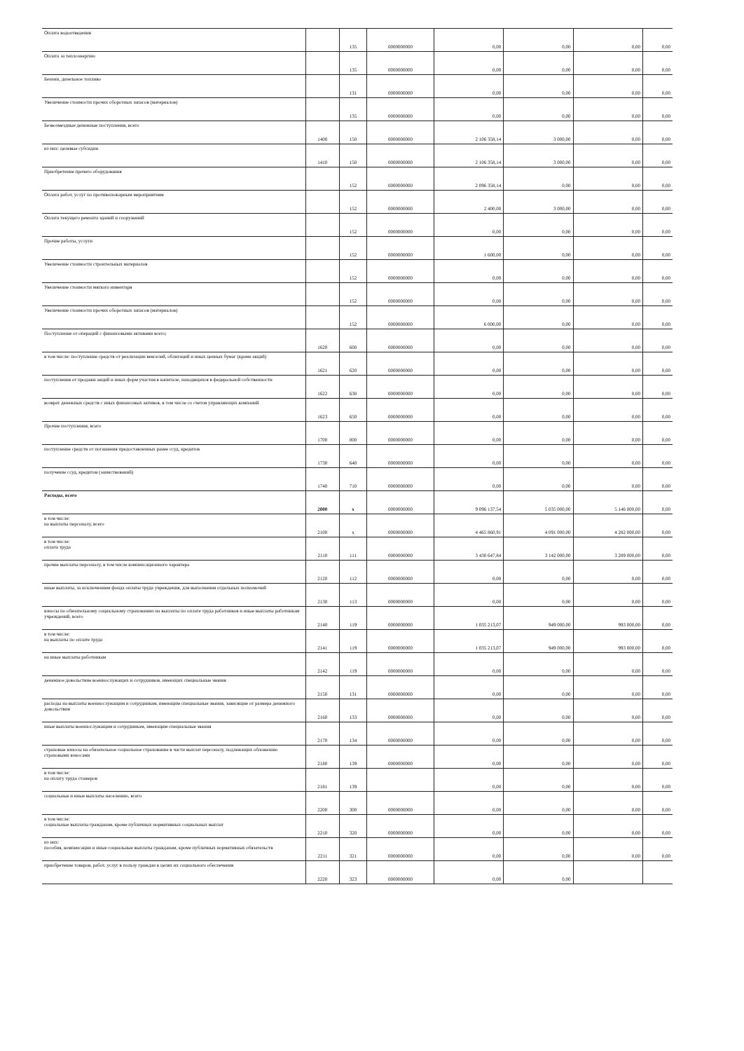| Оплата водоотведения | | 135 | 0000000000 | 0,00 | 0,00 | 0,00 | 0,00 |
| Оплата за теплоэнергию | | 135 | 0000000000 | 0,00 | 0,00 | 0,00 | 0,00 |
| Бензин, дизельное топливо | | 131 | 0000000000 | 0,00 | 0,00 | 0,00 | 0,00 |
| Увеличение стоимости прочих оборотных запасов (материалов) | | 135 | 0000000000 | 0,00 | 0,00 | 0,00 | 0,00 |
| Безвозмездные денежные поступления, всего | 1400 | 150 | 0000000000 | 2 106 358,14 | 3 000,00 | 0,00 | 0,00 |
| из них: целевые субсидии | 1410 | 150 | 0000000000 | 2 106 358,14 | 3 000,00 | 0,00 | 0,00 |
| Приобретение прочего оборудования | | 152 | 0000000000 | 2 096 358,14 | 0,00 | 0,00 | 0,00 |
| Оплата работ, услуг по противопожарным мероприятиям | | 152 | 0000000000 | 2 400,00 | 3 000,00 | 0,00 | 0,00 |
| Оплата текущего ремонта зданий и сооружений | | 152 | 0000000000 | 0,00 | 0,00 | 0,00 | 0,00 |
| Прочие работы, услуги | | 152 | 0000000000 | 1 600,00 | 0,00 | 0,00 | 0,00 |
| Увеличение стоимости строительных материалов | | 152 | 0000000000 | 0,00 | 0,00 | 0,00 | 0,00 |
| Увеличение стоимости мягкого инвентаря | | 152 | 0000000000 | 0,00 | 0,00 | 0,00 | 0,00 |
| Увеличение стоимости прочих оборотных запасов (материалов) | | 152 | 0000000000 | 6 000,00 | 0,00 | 0,00 | 0,00 |
| Поступление от операций с финансовыми активами всего; | 1620 | 600 | 0000000000 | 0,00 | 0,00 | 0,00 | 0,00 |
| в том числе: поступление средств от реализации векселей, облигаций и иных ценных бумаг (кроме акций) | 1621 | 620 | 0000000000 | 0,00 | 0,00 | 0,00 | 0,00 |
| поступления от продажи акций и иных форм участия в капитале, находящихся в федеральной собственности | 1622 | 630 | 0000000000 | 0,00 | 0,00 | 0,00 | 0,00 |
| возврат денежных средств с иных финансовых активов, в том числе со счетов управляющих компаний | 1623 | 650 | 0000000000 | 0,00 | 0,00 | 0,00 | 0,00 |
| Прочие поступления, всего | 1700 | 000 | 0000000000 | 0,00 | 0,00 | 0,00 | 0,00 |
| поступление средств от погашения предоставленных ранее ссуд, кредитов | 1730 | 640 | 0000000000 | 0,00 | 0,00 | 0,00 | 0,00 |
| получение ссуд, кредитов (заимствований) | 1740 | 710 | 0000000000 | 0,00 | 0,00 | 0,00 | 0,00 |
| Расходы, всего | 2000 | x | 0000000000 | 9 096 137,54 | 5 035 000,00 | 5 146 000,00 | 0,00 |
| в том числе: на выплаты персоналу, всего | 2100 | x | 0000000000 | 4 465 860,91 | 4 091 000,00 | 4 282 000,00 | 0,00 |
| в том числе: оплата труда | 2110 | 111 | 0000000000 | 3 430 647,84 | 3 142 000,00 | 3 289 000,00 | 0,00 |
| прочие выплаты персоналу, в том числе компенсационного характера | 2120 | 112 | 0000000000 | 0,00 | 0,00 | 0,00 | 0,00 |
| иные выплаты, за исключением фонда оплаты труда учреждения, для выполнения отдельных полномочий | 2130 | 113 | 0000000000 | 0,00 | 0,00 | 0,00 | 0,00 |
| взносы по обязательному социальному страхованию на выплаты по оплате труда работников и иные выплаты работникам учреждений, всего | 2140 | 119 | 0000000000 | 1 035 213,07 | 949 000,00 | 993 000,00 | 0,00 |
| в том числе: на выплаты по оплате труда | 2141 | 119 | 0000000000 | 1 035 213,07 | 949 000,00 | 993 000,00 | 0,00 |
| на иные выплаты работникам | 2142 | 119 | 0000000000 | 0,00 | 0,00 | 0,00 | 0,00 |
| денежное довольствие военнослужащих и сотрудников, имеющих специальные звания | 2150 | 131 | 0000000000 | 0,00 | 0,00 | 0,00 | 0,00 |
| расходы на выплаты военнослужащим и сотрудникам, имеющим специальные звания, зависящие от размера денежного довольствия | 2160 | 133 | 0000000000 | 0,00 | 0,00 | 0,00 | 0,00 |
| иные выплаты военнослужащим и сотрудникам, имеющим специальные звания | 2170 | 134 | 0000000000 | 0,00 | 0,00 | 0,00 | 0,00 |
| страховые взносы на обязательное социальное страхование в части выплат персоналу, подлежащих обложению страховыми взносами | 2180 | 139 | 0000000000 | 0,00 | 0,00 | 0,00 | 0,00 |
| в том числе: на оплату труда стажеров | 2181 | 139 | | 0,00 | 0,00 | 0,00 | 0,00 |
| социальные и иные выплаты населению, всего | 2200 | 300 | 0000000000 | 0,00 | 0,00 | 0,00 | 0,00 |
| в том числе: социальные выплаты гражданам, кроме публичных нормативных социальных выплат | 2210 | 320 | 0000000000 | 0,00 | 0,00 | 0,00 | 0,00 |
| из них: пособия, компенсации и иные социальные выплаты гражданам, кроме публичных нормативных обязательств | 2211 | 321 | 0000000000 | 0,00 | 0,00 | 0,00 | 0,00 |
| приобретение товаров, работ, услуг в пользу граждан в целях их социального обеспечения | 2220 | 323 | 0000000000 | 0,00 | 0,00 | | |